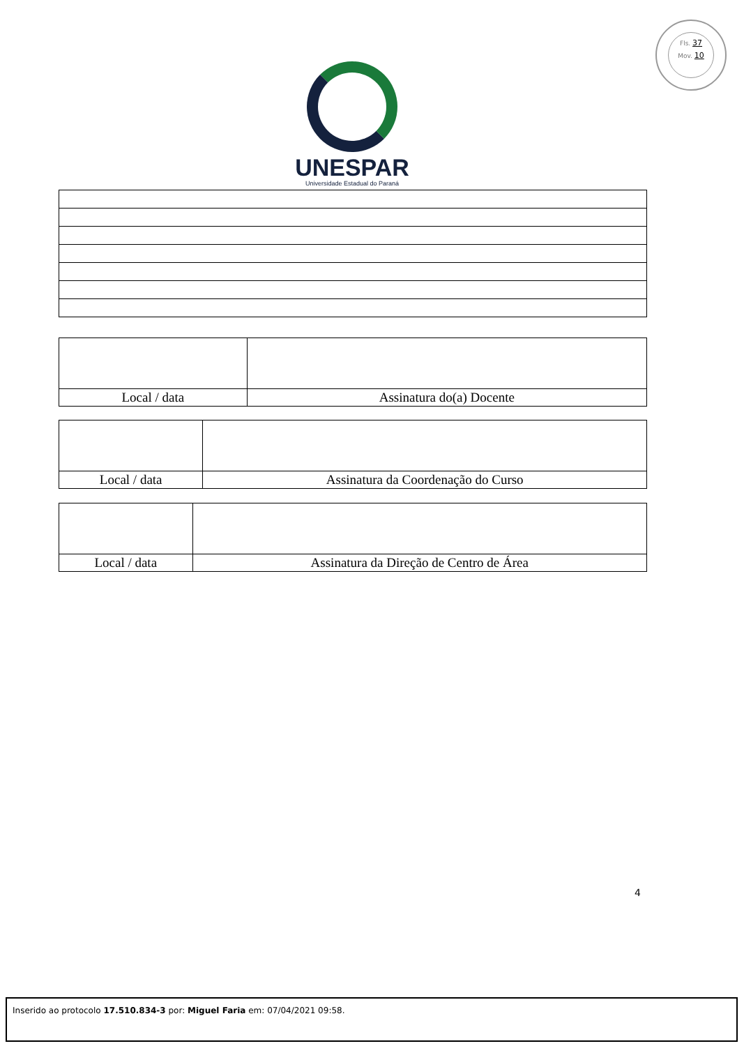Fls. 37
Mov. 10
UNESPAR
Universidade Estadual do Paraná
| Local / data | Assinatura do(a) Docente |
| Local / data | Assinatura da Coordenação do Curso |
| Local / data | Assinatura da Direção de Centro de Área |
4
Inserido ao protocolo 17.510.834-3 por: Miguel Faria em: 07/04/2021 09:58.